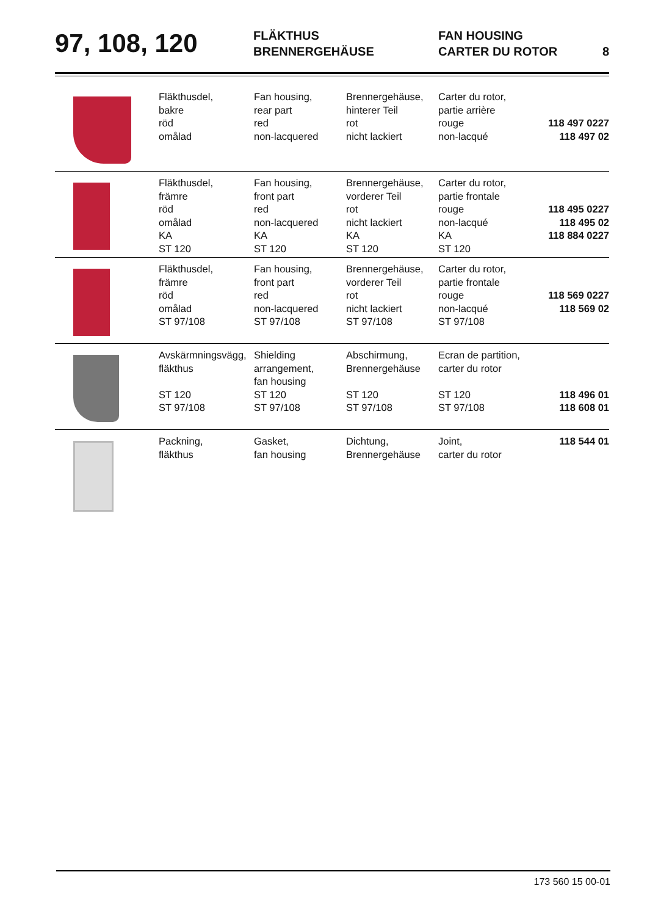97, 108, 120
FLÄKTHUS
BRENNERGEHÄUSE
FAN HOUSING
CARTER DU ROTOR
8
| | Fläkthusdel, bakre röd omålad | Fan housing, rear part red non-lacquered | Brennergehäuse, hinterer Teil rot nicht lackiert | Carter du rotor, partie arrière rouge non-lacqué | 118 497 0227 118 497 02 |
| | Fläkthusdel, främre röd omålad KA ST 120 | Fan housing, front part red non-lacquered KA ST 120 | Brennergehäuse, vorderer Teil rot nicht lackiert KA ST 120 | Carter du rotor, partie frontale rouge non-lacqué KA ST 120 | 118 495 0227 118 495 02 118 884 0227 |
| | Fläkthusdel, främre röd omålad ST 97/108 | Fan housing, front part red non-lacquered ST 97/108 | Brennergehäuse, vorderer Teil rot nicht lackiert ST 97/108 | Carter du rotor, partie frontale rouge non-lacqué ST 97/108 | 118 569 0227 118 569 02 |
| | Avskärmningsvägg, fläkthus ST 120 ST 97/108 | Shielding arrangement, fan housing ST 120 ST 97/108 | Abschirmung, Brennergehäuse ST 120 ST 97/108 | Ecran de partition, carter du rotor ST 120 ST 97/108 | 118 496 01 118 608 01 |
| | Packning, fläkthus | Gasket, fan housing | Dichtung, Brennergehäuse | Joint, carter du rotor | 118 544 01 |
173 560 15 00-01